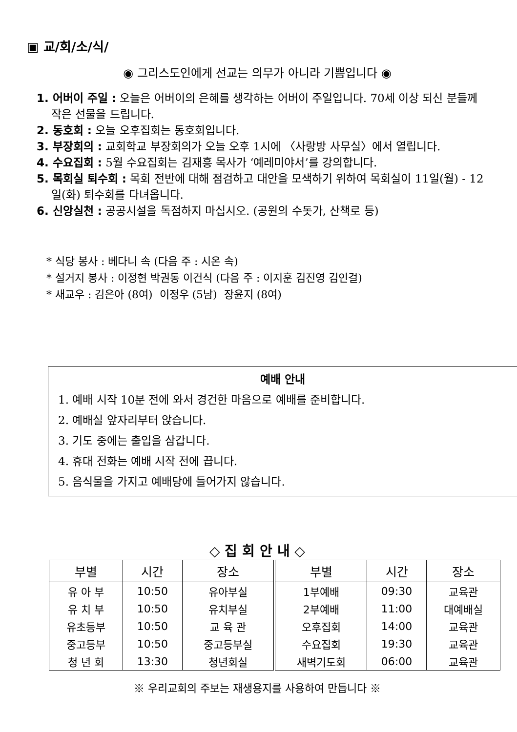▣ 교/회/소/식/
◉ 그리스도인에게 선교는 의무가 아니라 기쁨입니다 ◉
1. 어버이 주일 : 오늘은 어버이의 은혜를 생각하는 어버이 주일입니다. 70세 이상 되신 분들께 작은 선물을 드립니다.
2. 동호회 : 오늘 오후집회는 동호회입니다.
3. 부장회의 : 교회학교 부장회의가 오늘 오후 1시에 〈사랑방 사무실〉에서 열립니다.
4. 수요집회 : 5월 수요집회는 김재흥 목사가 ‘예레미야서’를 강의합니다.
5. 목회실 퇴수회 : 목회 전반에 대해 점검하고 대안을 모색하기 위하여 목회실이 11일(월) - 12일(화) 퇴수회를 다녀옵니다.
6. 신앙실천 : 공공시설을 독점하지 마십시오. (공원의 수돗가, 산책로 등)
* 식당 봉사 : 베다니 속 (다음 주 : 시온 속)
* 설거지 봉사 : 이정현 박권동 이건식 (다음 주 : 이지훈 김진영 김인걸)
* 새교우 : 김은아 (8여) 이정우 (5남) 장윤지 (8여)
예배 안내
1. 예배 시작 10분 전에 와서 경건한 마음으로 예배를 준비합니다.
2. 예배실 앞자리부터 앉습니다.
3. 기도 중에는 출입을 삼갑니다.
4. 휴대 전화는 예배 시작 전에 끕니다.
5. 음식물을 가지고 예배당에 들어가지 않습니다.
◇ 집 회 안 내 ◇
| 부별 | 시간 | 장소 | 부별 | 시간 | 장소 |
| --- | --- | --- | --- | --- | --- |
| 유 아 부 | 10:50 | 유아부실 | 1부예배 | 09:30 | 교육관 |
| 유 치 부 | 10:50 | 유치부실 | 2부예배 | 11:00 | 대예배실 |
| 유초등부 | 10:50 | 교 육 관 | 오후집회 | 14:00 | 교육관 |
| 중고등부 | 10:50 | 중고등부실 | 수요집회 | 19:30 | 교육관 |
| 청 년 회 | 13:30 | 청년회실 | 새벽기도회 | 06:00 | 교육관 |
※ 우리교회의 주보는 재생용지를 사용하여 만듭니다 ※